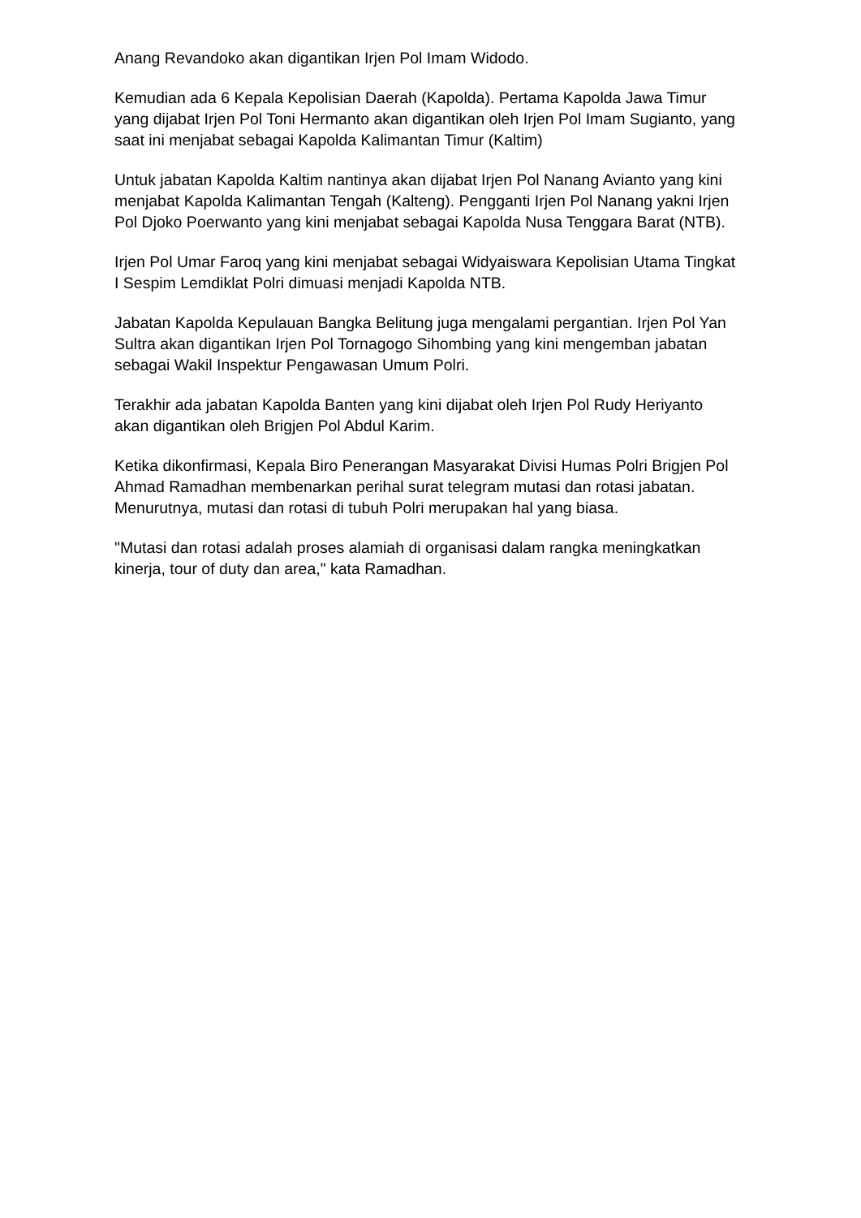Anang Revandoko akan digantikan Irjen Pol Imam Widodo.
Kemudian ada 6 Kepala Kepolisian Daerah (Kapolda). Pertama Kapolda Jawa Timur yang dijabat Irjen Pol Toni Hermanto akan digantikan oleh Irjen Pol Imam Sugianto, yang saat ini menjabat sebagai Kapolda Kalimantan Timur (Kaltim)
Untuk jabatan Kapolda Kaltim nantinya akan dijabat Irjen Pol Nanang Avianto yang kini menjabat Kapolda Kalimantan Tengah (Kalteng). Pengganti Irjen Pol Nanang yakni Irjen Pol Djoko Poerwanto yang kini menjabat sebagai Kapolda Nusa Tenggara Barat (NTB).
Irjen Pol Umar Faroq yang kini menjabat sebagai Widyaiswara Kepolisian Utama Tingkat I Sespim Lemdiklat Polri dimuasi menjadi Kapolda NTB.
Jabatan Kapolda Kepulauan Bangka Belitung juga mengalami pergantian. Irjen Pol Yan Sultra akan digantikan Irjen Pol Tornagogo Sihombing yang kini mengemban jabatan sebagai Wakil Inspektur Pengawasan Umum Polri.
Terakhir ada jabatan Kapolda Banten yang kini dijabat oleh Irjen Pol Rudy Heriyanto akan digantikan oleh Brigjen Pol Abdul Karim.
Ketika dikonfirmasi, Kepala Biro Penerangan Masyarakat Divisi Humas Polri Brigjen Pol Ahmad Ramadhan membenarkan perihal surat telegram mutasi dan rotasi jabatan. Menurutnya, mutasi dan rotasi di tubuh Polri merupakan hal yang biasa.
"Mutasi dan rotasi adalah proses alamiah di organisasi dalam rangka meningkatkan kinerja, tour of duty dan area," kata Ramadhan.